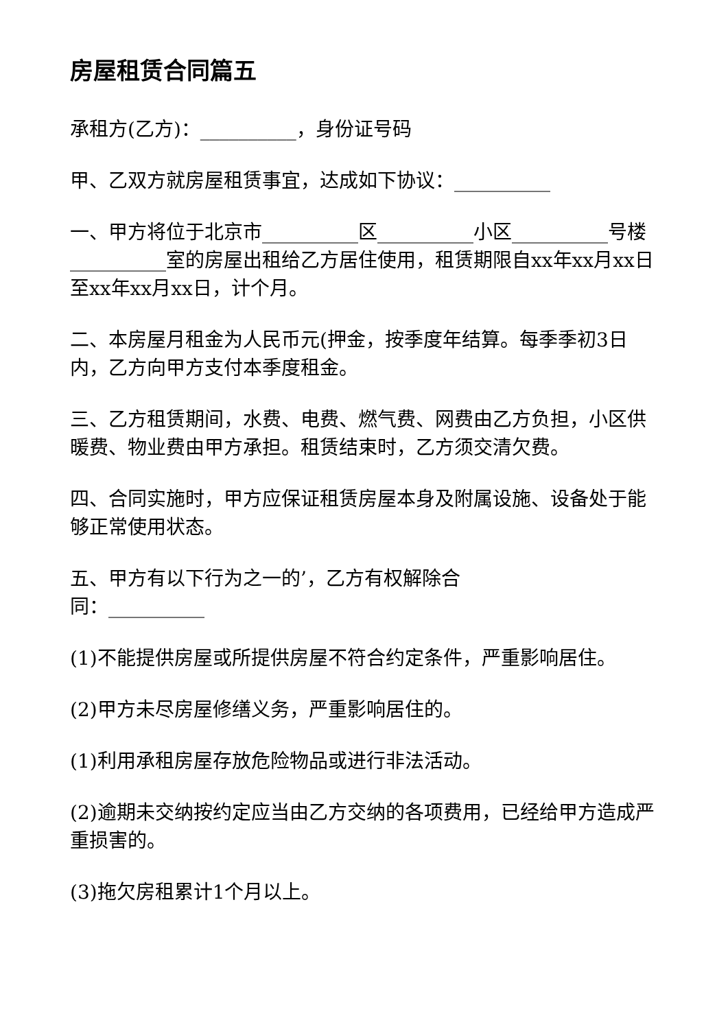房屋租赁合同篇五
承租方(乙方)：__________，身份证号码
甲、乙双方就房屋租赁事宜，达成如下协议：__________
一、甲方将位于北京市__________区__________小区__________号楼__________室的房屋出租给乙方居住使用，租赁期限自xx年xx月xx日至xx年xx月xx日，计个月。
二、本房屋月租金为人民币元(押金，按季度年结算。每季季初3日内，乙方向甲方支付本季度租金。
三、乙方租赁期间，水费、电费、燃气费、网费由乙方负担，小区供暖费、物业费由甲方承担。租赁结束时，乙方须交清欠费。
四、合同实施时，甲方应保证租赁房屋本身及附属设施、设备处于能够正常使用状态。
五、甲方有以下行为之一的’，乙方有权解除合
同：__________
(1)不能提供房屋或所提供房屋不符合约定条件，严重影响居住。
(2)甲方未尽房屋修缮义务，严重影响居住的。
(1)利用承租房屋存放危险物品或进行非法活动。
(2)逾期未交纳按约定应当由乙方交纳的各项费用，已经给甲方造成严重损害的。
(3)拖欠房租累计1个月以上。